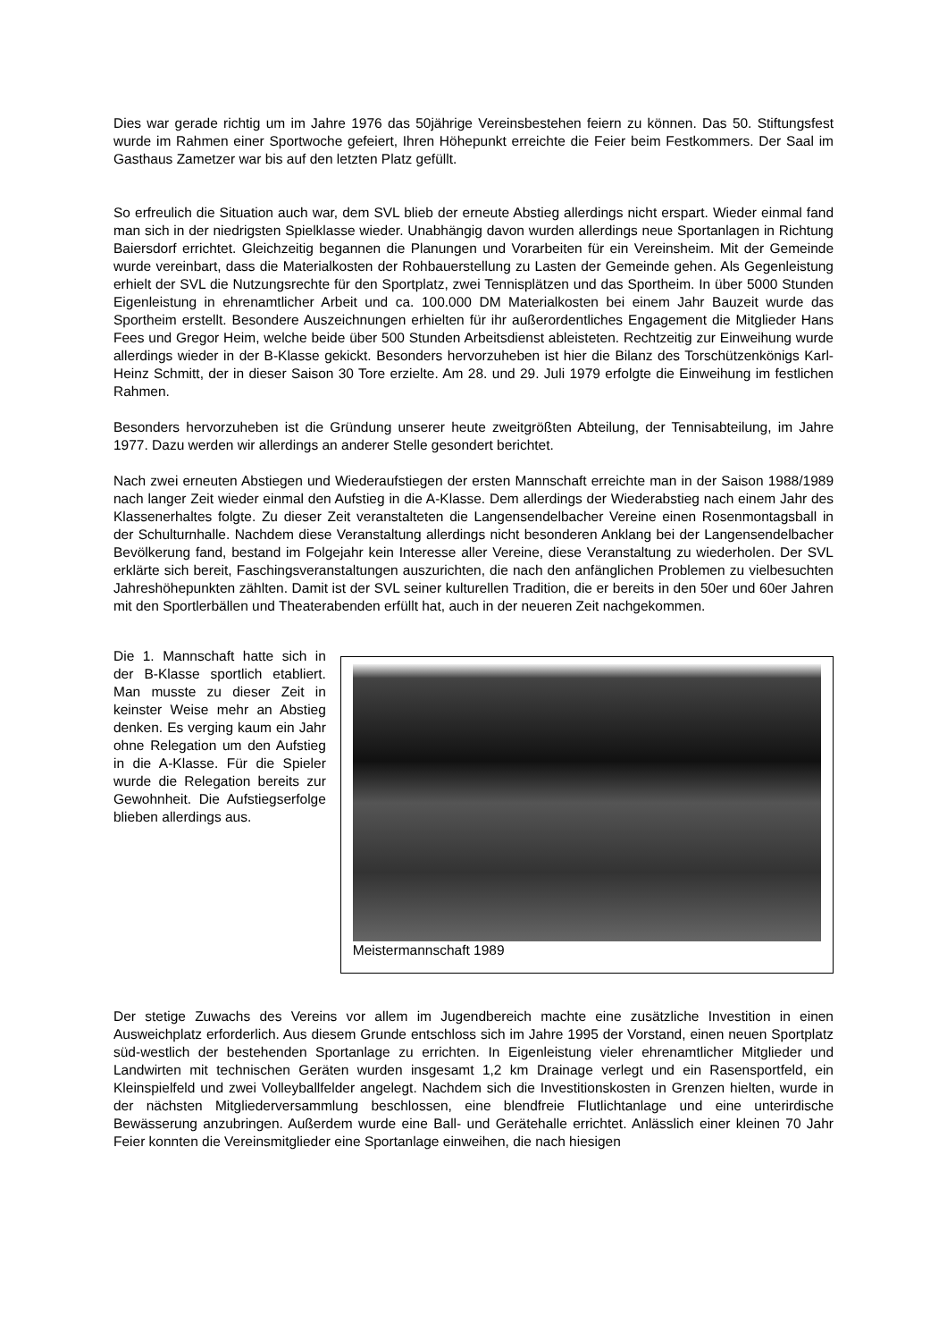Dies war gerade richtig um im Jahre 1976 das 50jährige Vereinsbestehen feiern zu können. Das 50. Stiftungsfest wurde im Rahmen einer Sportwoche gefeiert, Ihren Höhepunkt erreichte die Feier beim Festkommers. Der Saal im Gasthaus Zametzer war bis auf den letzten Platz gefüllt.
So erfreulich die Situation auch war, dem SVL blieb der erneute Abstieg allerdings nicht erspart. Wieder einmal fand man sich in der niedrigsten Spielklasse wieder. Unabhängig davon wurden allerdings neue Sportanlagen in Richtung Baiersdorf errichtet. Gleichzeitig begannen die Planungen und Vorarbeiten für ein Vereinsheim. Mit der Gemeinde wurde vereinbart, dass die Materialkosten der Rohbauerstellung zu Lasten der Gemeinde gehen. Als Gegenleistung erhielt der SVL die Nutzungsrechte für den Sportplatz, zwei Tennisplätzen und das Sportheim. In über 5000 Stunden Eigenleistung in ehrenamtlicher Arbeit und ca. 100.000 DM Materialkosten bei einem Jahr Bauzeit wurde das Sportheim erstellt. Besondere Auszeichnungen erhielten für ihr außerordentliches Engagement die Mitglieder Hans Fees und Gregor Heim, welche beide über 500 Stunden Arbeitsdienst ableisteten. Rechtzeitig zur Einweihung wurde allerdings wieder in der B-Klasse gekickt. Besonders hervorzuheben ist hier die Bilanz des Torschützenkönigs Karl-Heinz Schmitt, der in dieser Saison 30 Tore erzielte. Am 28. und 29. Juli 1979 erfolgte die Einweihung im festlichen Rahmen.
Besonders hervorzuheben ist die Gründung unserer heute zweitgrößten Abteilung, der Tennisabteilung, im Jahre 1977. Dazu werden wir allerdings an anderer Stelle gesondert berichtet.
Nach zwei erneuten Abstiegen und Wiederaufstiegen der ersten Mannschaft erreichte man in der Saison 1988/1989 nach langer Zeit wieder einmal den Aufstieg in die A-Klasse. Dem allerdings der Wiederabstieg nach einem Jahr des Klassenerhaltes folgte. Zu dieser Zeit veranstalteten die Langensendelbacher Vereine einen Rosenmontagsball in der Schulturnhalle. Nachdem diese Veranstaltung allerdings nicht besonderen Anklang bei der Langensendelbacher Bevölkerung fand, bestand im Folgejahr kein Interesse aller Vereine, diese Veranstaltung zu wiederholen. Der SVL erklärte sich bereit, Faschingsveranstaltungen auszurichten, die nach den anfänglichen Problemen zu vielbesuchten Jahreshöhepunkten zählten. Damit ist der SVL seiner kulturellen Tradition, die er bereits in den 50er und 60er Jahren mit den Sportlerbällen und Theaterabenden erfüllt hat, auch in der neueren Zeit nachgekommen.
Die 1. Mannschaft hatte sich in der B-Klasse sportlich etabliert. Man musste zu dieser Zeit in keinster Weise mehr an Abstieg denken. Es verging kaum ein Jahr ohne Relegation um den Aufstieg in die A-Klasse. Für die Spieler wurde die Relegation bereits zur Gewohnheit. Die Aufstiegserfolge blieben allerdings aus.
Meistermannschaft 1989
Der stetige Zuwachs des Vereins vor allem im Jugendbereich machte eine zusätzliche Investition in einen Ausweichplatz erforderlich. Aus diesem Grunde entschloss sich im Jahre 1995 der Vorstand, einen neuen Sportplatz süd-westlich der bestehenden Sportanlage zu errichten. In Eigenleistung vieler ehrenamtlicher Mitglieder und Landwirten mit technischen Geräten wurden insgesamt 1,2 km Drainage verlegt und ein Rasensportfeld, ein Kleinspielfeld und zwei Volleyballfelder angelegt. Nachdem sich die Investitionskosten in Grenzen hielten, wurde in der nächsten Mitgliederversammlung beschlossen, eine blendfreie Flutlichtanlage und eine unterirdische Bewässerung anzubringen. Außerdem wurde eine Ball- und Gerätehalle errichtet. Anlässlich einer kleinen 70 Jahr Feier konnten die Vereinsmitglieder eine Sportanlage einweihen, die nach hiesigen